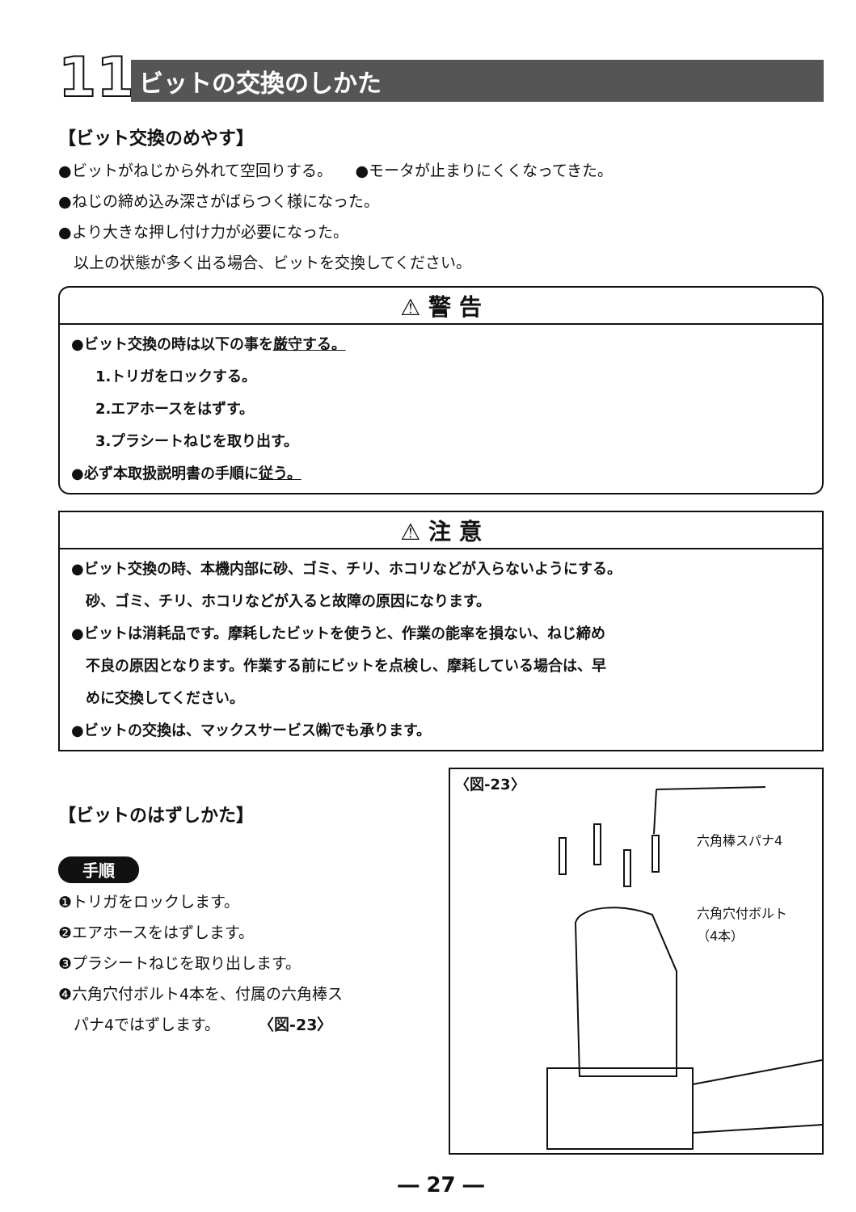11
ビットの交換のしかた
【ビット交換のめやす】
●ビットがねじから外れて空回りする。　　●モータが止まりにくくなってきた。
●ねじの締め込み深さがばらつく様になった。
●より大きな押し付け力が必要になった。
　以上の状態が多く出る場合、ビットを交換してください。
⚠ 警 告
●ビット交換の時は以下の事を厳守する。
1.トリガをロックする。
2.エアホースをはずす。
3.プラシートねじを取り出す。
●必ず本取扱説明書の手順に従う。
⚠ 注 意
●ビット交換の時、本機内部に砂、ゴミ、チリ、ホコリなどが入らないようにする。
　砂、ゴミ、チリ、ホコリなどが入ると故障の原因になります。
●ビットは消耗品です。摩耗したビットを使うと、作業の能率を損ない、ねじ締め
　不良の原因となります。作業する前にビットを点検し、摩耗している場合は、早
　めに交換してください。
●ビットの交換は、マックスサービス㈱でも承ります。
【ビットのはずしかた】
手順
❶トリガをロックします。
❷エアホースをはずします。
❸プラシートねじを取り出します。
❹六角穴付ボルト4本を、付属の六角棒ス
　パナ4ではずします。　　　〈図-23〉
〈図-23〉
六角棒スパナ4
六角穴付ボルト
（4本）
― 27 ―